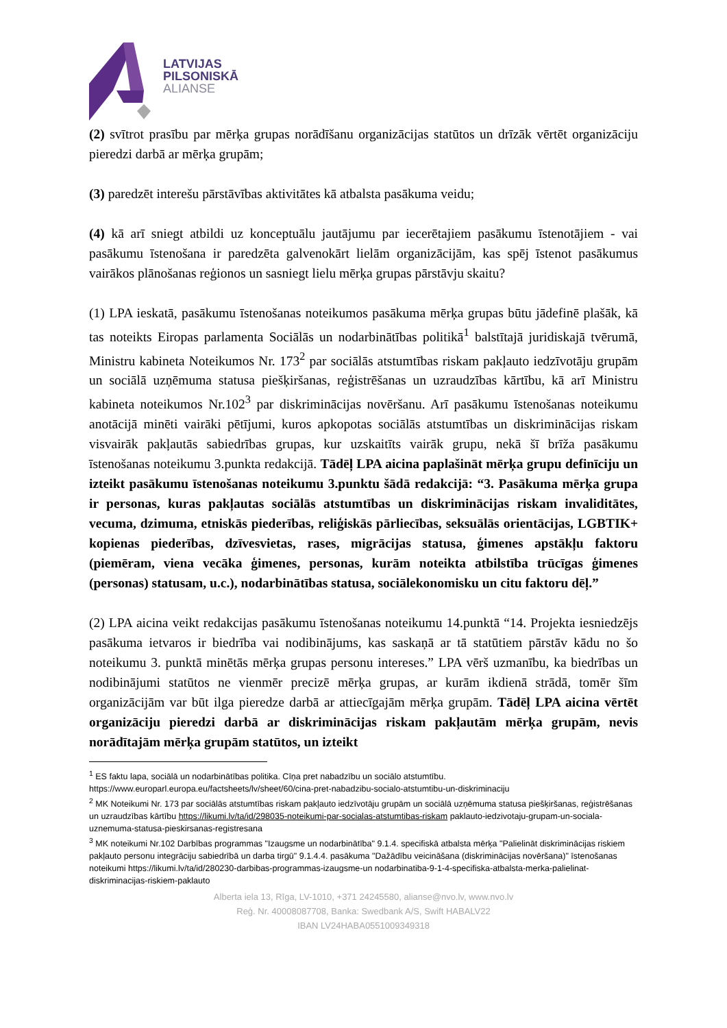LATVIJAS
PILSONISKĀ
ALIANSE
(2) svītrot prasību par mērķa grupas norādīšanu organizācijas statūtos un drīzāk vērtēt organizāciju pieredzi darbā ar mērķa grupām;
(3) paredzēt interešu pārstāvības aktivitātes kā atbalsta pasākuma veidu;
(4) kā arī sniegt atbildi uz konceptuālu jautājumu par iecerētajiem pasākumu īstenotājiem - vai pasākumu īstenošana ir paredzēta galvenokārt lielām organizācijām, kas spēj īstenot pasākumus vairākos plānošanas reģionos un sasniegt lielu mērķa grupas pārstāvju skaitu?
(1) LPA ieskatā, pasākumu īstenošanas noteikumos pasākuma mērķa grupas būtu jādefinē plašāk, kā tas noteikts Eiropas parlamenta Sociālās un nodarbinātības politikā<sup>1</sup> balstītajā juridiskajā tvērumā, Ministru kabineta Noteikumos Nr. 173<sup>2</sup> par sociālās atstumtības riskam pakļauto iedzīvotāju grupām un sociālā uzņēmuma statusa piešķiršanas, reģistrēšanas un uzraudzības kārtību, kā arī Ministru kabineta noteikumos Nr.102<sup>3</sup> par diskriminācijas novēršanu. Arī pasākumu īstenošanas noteikumu anotācijā minēti vairāki pētījumi, kuros apkopotas sociālās atstumtības un diskriminācijas riskam visvairāk pakļautās sabiedrības grupas, kur uzskaitīts vairāk grupu, nekā šī brīža pasākumu īstenošanas noteikumu 3.punkta redakcijā. Tādēļ LPA aicina paplašināt mērķa grupu definīciju un izteikt pasākumu īstenošanas noteikumu 3.punktu šādā redakcijā: “3. Pasākuma mērķa grupa ir personas, kuras pakļautas sociālās atstumtības un diskriminācijas riskam invaliditātes, vecuma, dzimuma, etniskās piederības, reliģiskās pārliecības, seksuālās orientācijas, LGBTIK+ kopienas piederības, dzīvesvietas, rases, migrācijas statusa, ģimenes apstākļu faktoru (piemēram, viena vecāka ģimenes, personas, kurām noteikta atbilstība trūcīgas ģimenes (personas) statusam, u.c.), nodarbinātības statusa, sociālekonomisku un citu faktoru dēļ.”
(2) LPA aicina veikt redakcijas pasākumu īstenošanas noteikumu 14.punktā “14. Projekta iesniedzējs pasākuma ietvaros ir biedrība vai nodibinājums, kas saskaņā ar tā statūtiem pārstāv kādu no šo noteikumu 3. punktā minētās mērķa grupas personu intereses.” LPA vērš uzmanību, ka biedrības un nodibinājumi statūtos ne vienmēr precizē mērķa grupas, ar kurām ikdienā strādā, tomēr šīm organizācijām var būt ilga pieredze darbā ar attiecīgajām mērķa grupām. Tādēļ LPA aicina vērtēt organizāciju pieredzi darbā ar diskriminācijas riskam pakļautām mērķa grupām, nevis norādītajām mērķa grupām statūtos, un izteikt
<sup>1</sup> ES faktu lapa, sociālā un nodarbinātības politika. Cīņa pret nabadzību un sociālo atstumtību. https://www.europarl.europa.eu/factsheets/lv/sheet/60/cina-pret-nabadzibu-socialo-atstumtibu-un-diskriminaciju
<sup>2</sup> MK Noteikumi Nr. 173 par sociālās atstumtības riskam pakļauto iedzīvotāju grupām un sociālā uzņēmuma statusa piešķiršanas, reģistrēšanas un uzraudzības kārtību https://likumi.lv/ta/id/298035-noteikumi-par-socialas-atstumtibas-riskam paklauto-iedzivotaju-grupam-un-sociala-uznemuma-statusa-pieskirsanas-registresana
<sup>3</sup> MK noteikumi Nr.102 Darbības programmas "Izaugsme un nodarbinātība" 9.1.4. specifiskā atbalsta mērķa "Palielināt diskriminācijas riskiem pakļauto personu integrāciju sabiedrībā un darba tirgū" 9.1.4.4. pasākuma "Dažādību veicināšana (diskriminācijas novēršana)" īstenošanas noteikumi https://likumi.lv/ta/id/280230-darbibas-programmas-izaugsme-un nodarbinatiba-9-1-4-specifiska-atbalsta-merka-palielinat-diskriminacijas-riskiem-paklauto
Alberta iela 13, Rīga, LV-1010, +371 24245580, alianse@nvo.lv, www.nvo.lv
Reģ. Nr. 40008087708, Banka: Swedbank A/S, Swift HABALV22
IBAN LV24HABA0551009349318